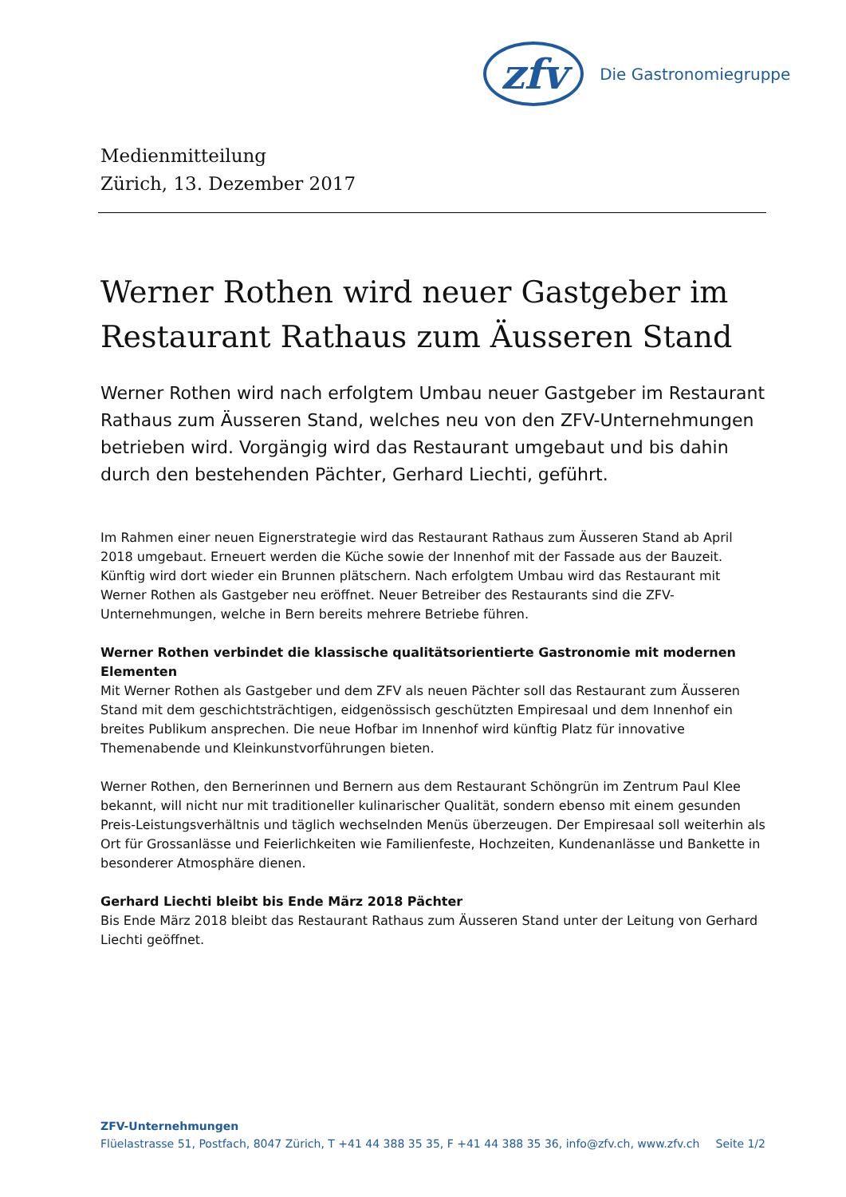zfv Die Gastronomiegruppe
Medienmitteilung
Zürich, 13. Dezember 2017
Werner Rothen wird neuer Gastgeber im Restaurant Rathaus zum Äusseren Stand
Werner Rothen wird nach erfolgtem Umbau neuer Gastgeber im Restaurant Rathaus zum Äusseren Stand, welches neu von den ZFV-Unternehmungen betrieben wird. Vorgängig wird das Restaurant umgebaut und bis dahin durch den bestehenden Pächter, Gerhard Liechti, geführt.
Im Rahmen einer neuen Eignerstrategie wird das Restaurant Rathaus zum Äusseren Stand ab April 2018 umgebaut. Erneuert werden die Küche sowie der Innenhof mit der Fassade aus der Bauzeit. Künftig wird dort wieder ein Brunnen plätschern. Nach erfolgtem Umbau wird das Restaurant mit Werner Rothen als Gastgeber neu eröffnet. Neuer Betreiber des Restaurants sind die ZFV-Unternehmungen, welche in Bern bereits mehrere Betriebe führen.
Werner Rothen verbindet die klassische qualitätsorientierte Gastronomie mit modernen Elementen
Mit Werner Rothen als Gastgeber und dem ZFV als neuen Pächter soll das Restaurant zum Äusseren Stand mit dem geschichtsträchtigen, eidgenössisch geschützten Empiresaal und dem Innenhof ein breites Publikum ansprechen. Die neue Hofbar im Innenhof wird künftig Platz für innovative Themenabende und Kleinkunstvorführungen bieten.
Werner Rothen, den Bernerinnen und Bernern aus dem Restaurant Schöngrün im Zentrum Paul Klee bekannt, will nicht nur mit traditioneller kulinarischer Qualität, sondern ebenso mit einem gesunden Preis-Leistungsverhältnis und täglich wechselnden Menüs überzeugen. Der Empiresaal soll weiterhin als Ort für Grossanlässe und Feierlichkeiten wie Familienfeste, Hochzeiten, Kundenanlässe und Bankette in besonderer Atmosphäre dienen.
Gerhard Liechti bleibt bis Ende März 2018 Pächter
Bis Ende März 2018 bleibt das Restaurant Rathaus zum Äusseren Stand unter der Leitung von Gerhard Liechti geöffnet.
ZFV-Unternehmungen
Flüelastrasse 51, Postfach, 8047 Zürich, T +41 44 388 35 35, F +41 44 388 35 36, info@zfv.ch, www.zfv.ch Seite 1/2